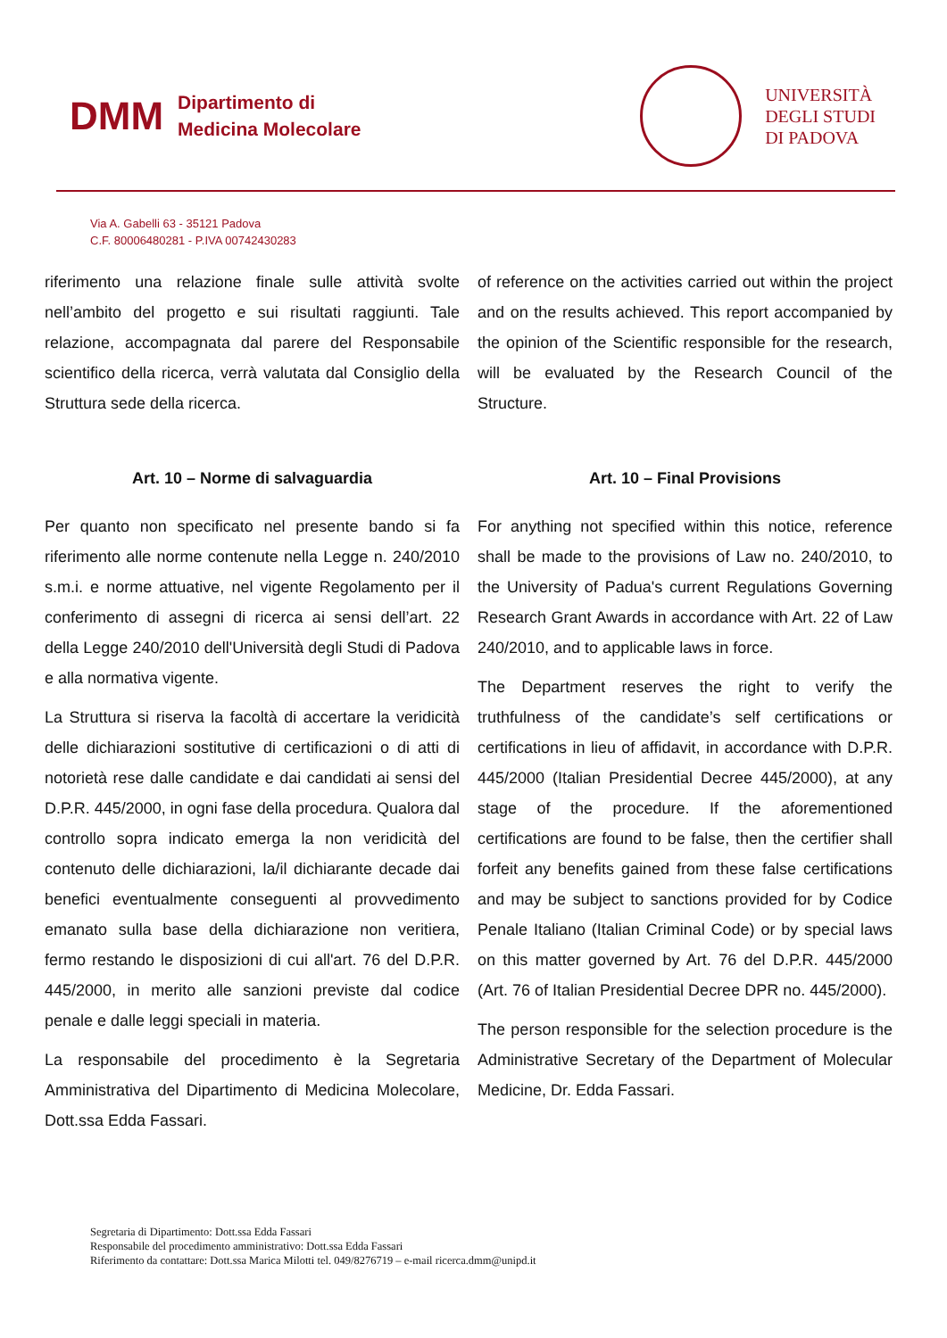DMM
Dipartimento di
Medicina Molecolare
UNIVERSITÀ
DEGLI STUDI
DI PADOVA
Via A. Gabelli 63 - 35121 Padova
C.F. 80006480281 - P.IVA 00742430283
riferimento una relazione finale sulle attività svolte nell’ambito del progetto e sui risultati raggiunti. Tale relazione, accompagnata dal parere del Responsabile scientifico della ricerca, verrà valutata dal Consiglio della Struttura sede della ricerca.
Art. 10 – Norme di salvaguardia
Per quanto non specificato nel presente bando si fa riferimento alle norme contenute nella Legge n. 240/2010 s.m.i. e norme attuative, nel vigente Regolamento per il conferimento di assegni di ricerca ai sensi dell’art. 22 della Legge 240/2010 dell'Università degli Studi di Padova e alla normativa vigente.
La Struttura si riserva la facoltà di accertare la veridicità delle dichiarazioni sostitutive di certificazioni o di atti di notorietà rese dalle candidate e dai candidati ai sensi del D.P.R. 445/2000, in ogni fase della procedura. Qualora dal controllo sopra indicato emerga la non veridicità del contenuto delle dichiarazioni, la/il dichiarante decade dai benefici eventualmente conseguenti al provvedimento emanato sulla base della dichiarazione non veritiera, fermo restando le disposizioni di cui all'art. 76 del D.P.R. 445/2000, in merito alle sanzioni previste dal codice penale e dalle leggi speciali in materia.
La responsabile del procedimento è la Segretaria Amministrativa del Dipartimento di Medicina Molecolare, Dott.ssa Edda Fassari.
of reference on the activities carried out within the project and on the results achieved. This report accompanied by the opinion of the Scientific responsible for the research, will be evaluated by the Research Council of the Structure.
Art. 10 – Final Provisions
For anything not specified within this notice, reference shall be made to the provisions of Law no. 240/2010, to the University of Padua's current Regulations Governing Research Grant Awards in accordance with Art. 22 of Law 240/2010, and to applicable laws in force.
The Department reserves the right to verify the truthfulness of the candidate’s self certifications or certifications in lieu of affidavit, in accordance with D.P.R. 445/2000 (Italian Presidential Decree 445/2000), at any stage of the procedure. If the aforementioned certifications are found to be false, then the certifier shall forfeit any benefits gained from these false certifications and may be subject to sanctions provided for by Codice Penale Italiano (Italian Criminal Code) or by special laws on this matter governed by Art. 76 del D.P.R. 445/2000 (Art. 76 of Italian Presidential Decree DPR no. 445/2000).
The person responsible for the selection procedure is the Administrative Secretary of the Department of Molecular Medicine, Dr. Edda Fassari.
Segretaria di Dipartimento: Dott.ssa Edda Fassari
Responsabile del procedimento amministrativo: Dott.ssa Edda Fassari
Riferimento da contattare: Dott.ssa Marica Milotti tel. 049/8276719 – e-mail ricerca.dmm@unipd.it